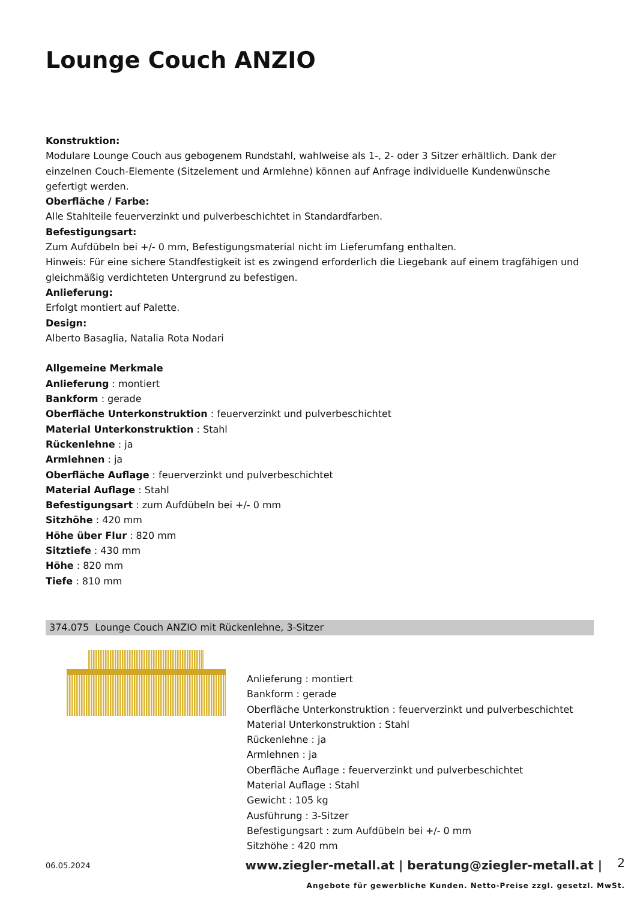Lounge Couch ANZIO
Konstruktion:
Modulare Lounge Couch aus gebogenem Rundstahl, wahlweise als 1-, 2- oder 3 Sitzer erhältlich. Dank der einzelnen Couch-Elemente (Sitzelement und Armlehne) können auf Anfrage individuelle Kundenwünsche gefertigt werden.
Oberfläche / Farbe:
Alle Stahlteile feuerverzinkt und pulverbeschichtet in Standardfarben.
Befestigungsart:
Zum Aufdübeln bei +/- 0 mm, Befestigungsmaterial nicht im Lieferumfang enthalten.
Hinweis: Für eine sichere Standfestigkeit ist es zwingend erforderlich die Liegebank auf einem tragfähigen und gleichmäßig verdichteten Untergrund zu befestigen.
Anlieferung:
Erfolgt montiert auf Palette.
Design:
Alberto Basaglia, Natalia Rota Nodari
Allgemeine Merkmale
Anlieferung : montiert
Bankform : gerade
Oberfläche Unterkonstruktion : feuerverzinkt und pulverbeschichtet
Material Unterkonstruktion : Stahl
Rückenlehne : ja
Armlehnen : ja
Oberfläche Auflage : feuerverzinkt und pulverbeschichtet
Material Auflage : Stahl
Befestigungsart : zum Aufdübeln bei +/- 0 mm
Sitzhöhe : 420 mm
Höhe über Flur : 820 mm
Sitztiefe : 430 mm
Höhe : 820 mm
Tiefe : 810 mm
374.075 Lounge Couch ANZIO mit Rückenlehne, 3-Sitzer
Anlieferung : montiert
Bankform : gerade
Oberfläche Unterkonstruktion : feuerverzinkt und pulverbeschichtet
Material Unterkonstruktion : Stahl
Rückenlehne : ja
Armlehnen : ja
Oberfläche Auflage : feuerverzinkt und pulverbeschichtet
Material Auflage : Stahl
Gewicht : 105 kg
Ausführung : 3-Sitzer
Befestigungsart : zum Aufdübeln bei +/- 0 mm
Sitzhöhe : 420 mm
06.05.2024
www.ziegler-metall.at | beratung@ziegler-metall.at |
2
Angebote für gewerbliche Kunden. Netto-Preise zzgl. gesetzl. MwSt.